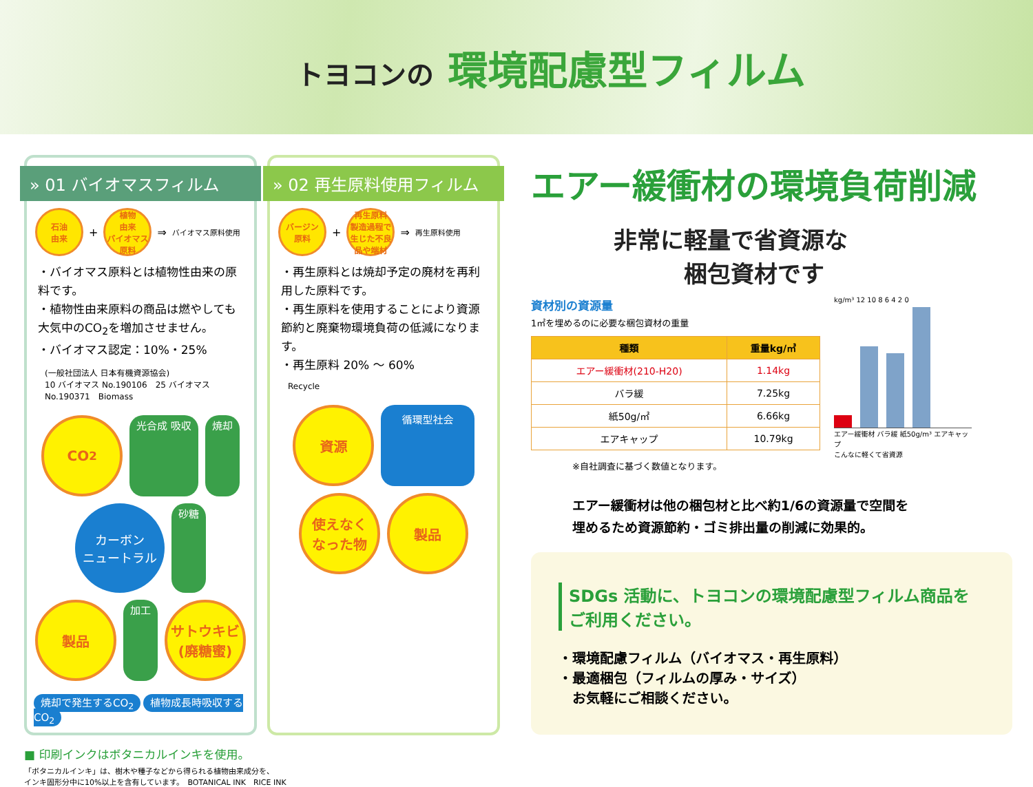トヨコンの 環境配慮型フィルム
» 01 バイオマスフィルム
石油
由来
+
植物
由来
バイオマス原料
⇒ バイオマス原料使用
・バイオマス原料とは植物性由来の原料です。
・植物性由来原料の商品は燃やしても大気中のCO<sub>2</sub>を増加させません。
・バイオマス認定：10%・25%
(一般社団法人 日本有機資源協会)
10 バイオマス No.190106　25 バイオマス No.190371　Biomass
CO<sub>2</sub>
光合成 吸収 焼却
カーボン
ニュートラル
砂糖
製品
加工
サトウキビ
(廃糖蜜)
焼却で発生するCO<sub>2</sub> 植物成長時吸収するCO<sub>2</sub>
» 02 再生原料使用フィルム
バージン
原料
+
再生原料
製造過程で生じた不良品や端材
⇒ 再生原料使用
・再生原料とは焼却予定の廃材を再利用した原料です。
・再生原料を使用することにより資源節約と廃棄物環境負荷の低減になります。
・再生原料 20% ～ 60%
Recycle
資源
循環型社会
使えなく
なった物
製品
■ 印刷インクはボタニカルインキを使用。
「ボタニカルインキ」は、樹木や種子などから得られる植物由来成分を、
インキ固形分中に10%以上を含有しています。　BOTANICAL INK　RICE INK
エアー緩衝材の環境負荷削減
非常に軽量で省資源な
　　　梱包資材です
資材別の資源量
1㎡を埋めるのに必要な梱包資材の重量
| 種類 | 重量kg/㎥ |
| --- | --- |
| エアー緩衝材(210-H20) | 1.14kg |
| バラ緩 | 7.25kg |
| 紙50g/㎡ | 6.66kg |
| エアキャップ | 10.79kg |
※自社調査に基づく数値となります。
kg/m³ 12 10 8 6 4 2 0
エアー緩衝材 バラ緩 紙50g/m³ エアキャップ
こんなに軽くて省資源
エアー緩衝材は他の梱包材と比べ約1/6の資源量で空間を
埋めるため資源節約・ゴミ排出量の削減に効果的。
SDGs 活動に、トヨコンの環境配慮型フィルム商品を
ご利用ください。
・環境配慮フィルム（バイオマス・再生原料）
・最適梱包（フィルムの厚み・サイズ）
　お気軽にご相談ください。